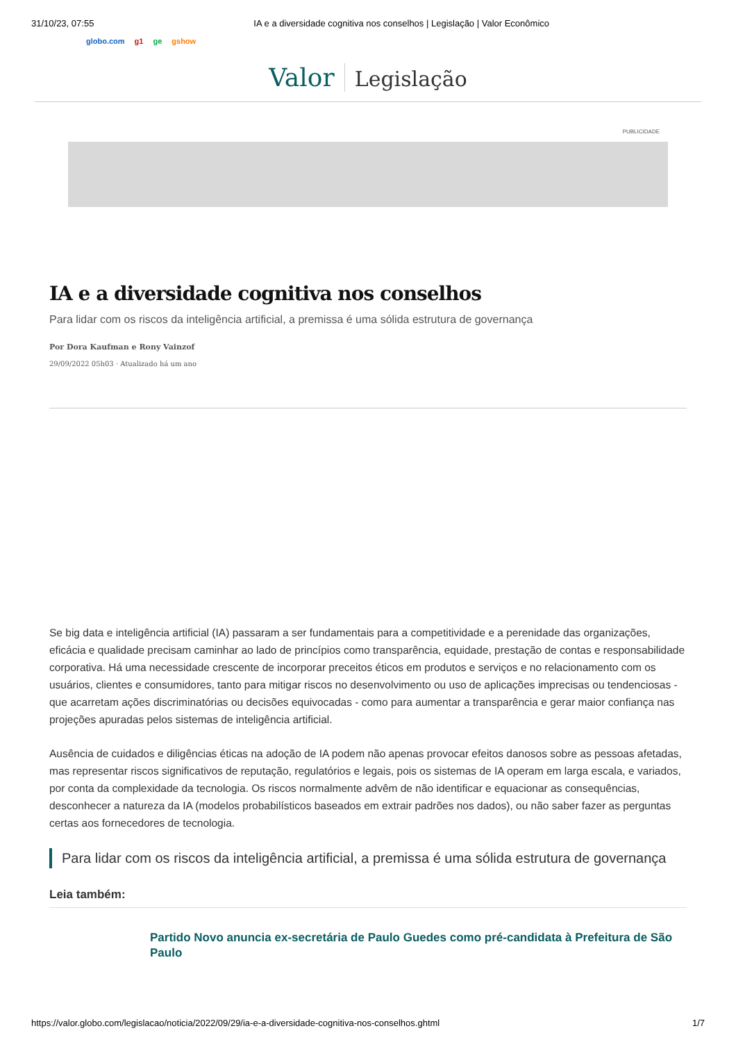31/10/23, 07:55 IA e a diversidade cognitiva nos conselhos | Legislação | Valor Econômico
globo.com g1 ge gshow
Valor Legislação
PUBLICIDADE
IA e a diversidade cognitiva nos conselhos
Para lidar com os riscos da inteligência artificial, a premissa é uma sólida estrutura de governança
Por Dora Kaufman e Rony Vainzof
29/09/2022 05h03 · Atualizado há um ano
Se big data e inteligência artificial (IA) passaram a ser fundamentais para a competitividade e a perenidade das organizações, eficácia e qualidade precisam caminhar ao lado de princípios como transparência, equidade, prestação de contas e responsabilidade corporativa. Há uma necessidade crescente de incorporar preceitos éticos em produtos e serviços e no relacionamento com os usuários, clientes e consumidores, tanto para mitigar riscos no desenvolvimento ou uso de aplicações imprecisas ou tendenciosas - que acarretam ações discriminatórias ou decisões equivocadas - como para aumentar a transparência e gerar maior confiança nas projeções apuradas pelos sistemas de inteligência artificial.
Ausência de cuidados e diligências éticas na adoção de IA podem não apenas provocar efeitos danosos sobre as pessoas afetadas, mas representar riscos significativos de reputação, regulatórios e legais, pois os sistemas de IA operam em larga escala, e variados, por conta da complexidade da tecnologia. Os riscos normalmente advêm de não identificar e equacionar as consequências, desconhecer a natureza da IA (modelos probabilísticos baseados em extrair padrões nos dados), ou não saber fazer as perguntas certas aos fornecedores de tecnologia.
Para lidar com os riscos da inteligência artificial, a premissa é uma sólida estrutura de governança
Leia também:
Partido Novo anuncia ex-secretária de Paulo Guedes como pré-candidata à Prefeitura de São Paulo
https://valor.globo.com/legislacao/noticia/2022/09/29/ia-e-a-diversidade-cognitiva-nos-conselhos.ghtml 1/7